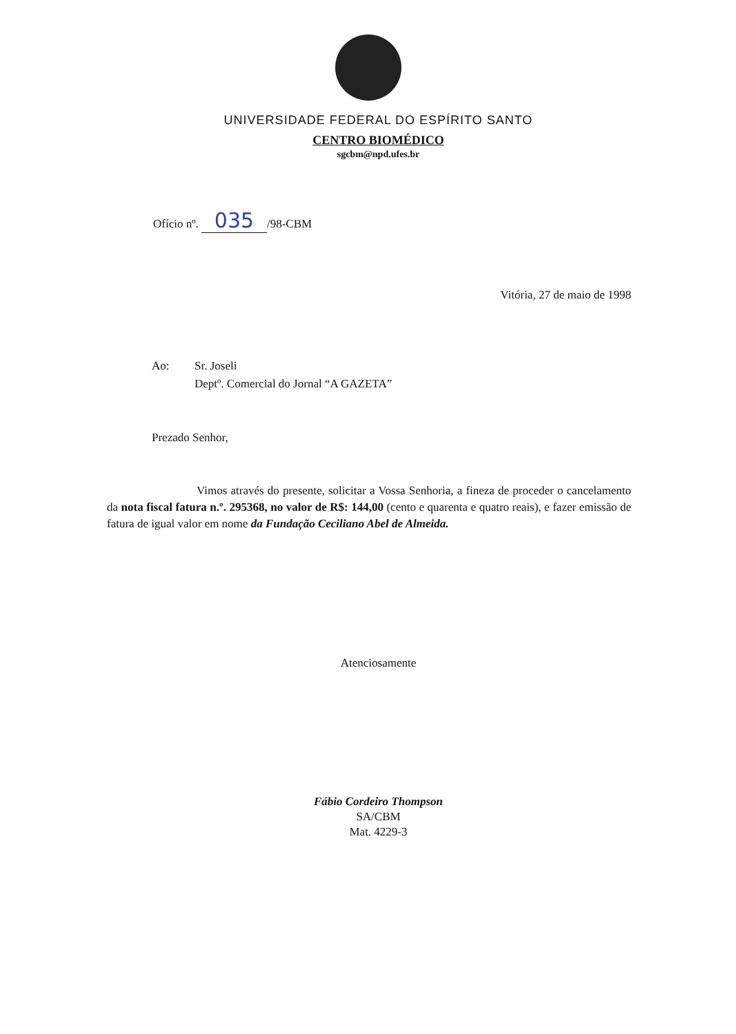UNIVERSIDADE FEDERAL DO ESPÍRITO SANTO
CENTRO BIOMÉDICO
sgcbm@npd.ufes.br
Ofício nº. 035 /98-CBM
Vitória, 27 de maio de 1998
Ao: Sr. Joseli
Deptº. Comercial do Jornal “A GAZETA”
Prezado Senhor,
Vimos através do presente, solicitar a Vossa Senhoria, a fineza de proceder o cancelamento da nota fiscal fatura n.º. 295368, no valor de R$: 144,00 (cento e quarenta e quatro reais), e fazer emissão de fatura de igual valor em nome da Fundação Ceciliano Abel de Almeida.
Atenciosamente
Fábio Cordeiro Thompson
SA/CBM
Mat. 4229-3